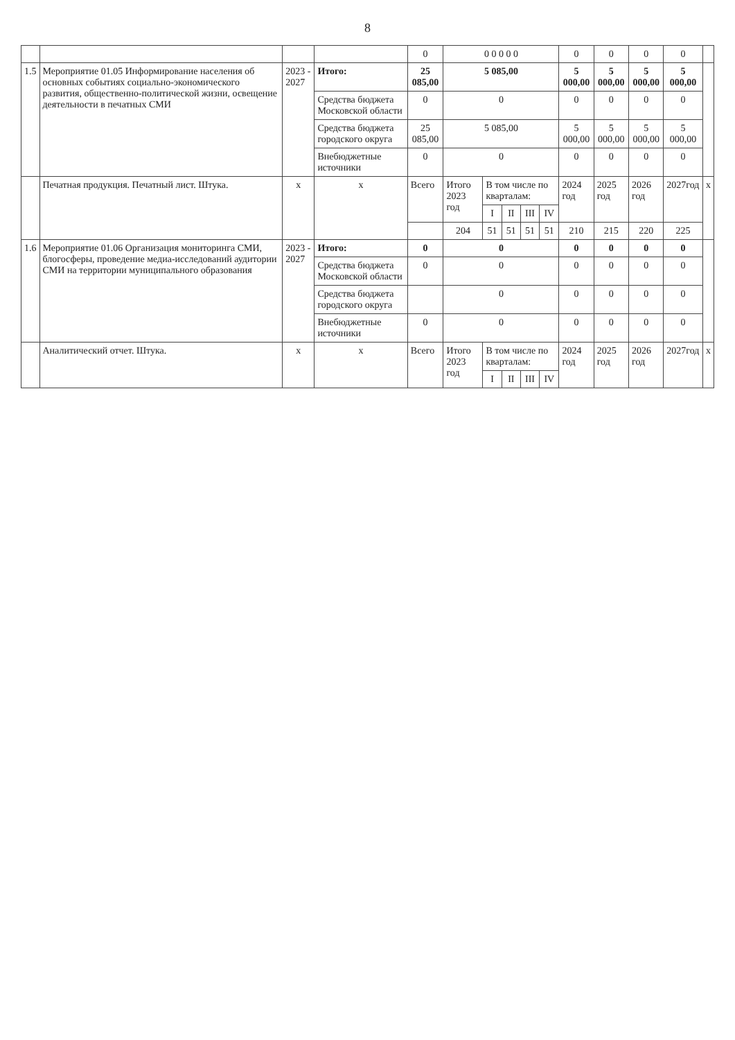8
| | | | | 0 | 0 0 0 0 0 | | | | | 0 | 0 | 0 | 0 | |
| 1.5 | Мероприятие 01.05 Информирование населения об основных событиях социально-экономического развития, общественно-политической жизни, освещение деятельности в печатных СМИ | 2023 - 2027 | Итого: | 25 085,00 | 5 085,00 | | | | | 5 000,00 | 5 000,00 | 5 000,00 | 5 000,00 | |
| | | | Средства бюджета Московской области | 0 | 0 | | | | | 0 | 0 | 0 | 0 | |
| | | | Средства бюджета городского округа | 25 085,00 | 5 085,00 | | | | | 5 000,00 | 5 000,00 | 5 000,00 | 5 000,00 | |
| | | | Внебюджетные источники | 0 | 0 | | | | | 0 | 0 | 0 | 0 | |
| | Печатная продукция. Печатный лист. Штука. | x | x | Всего | Итого 2023 год | В том числе по кварталам: | | | | 2024 год | 2025 год | 2026 год | 2027год | x |
| | | | | | | I | II | III | IV | | | | | |
| | | | | | 204 | 51 | 51 | 51 | 51 | 210 | 215 | 220 | 225 | |
| 1.6 | Мероприятие 01.06 Организация мониторинга СМИ, блогосферы, проведение медиа-исследований аудитории СМИ на территории муниципального образования | 2023 - 2027 | Итого: | 0 | 0 | | | | | 0 | 0 | 0 | 0 | |
| | | | Средства бюджета Московской области | 0 | 0 | | | | | 0 | 0 | 0 | 0 | |
| | | | Средства бюджета городского округа | | 0 | | | | | 0 | 0 | 0 | 0 | |
| | | | Внебюджетные источники | 0 | 0 | | | | | 0 | 0 | 0 | 0 | |
| | Аналитический отчет. Штука. | x | x | Всего | Итого 2023 год | В том числе по кварталам: | | | | 2024 год | 2025 год | 2026 год | 2027год | x |
| | | | | | | I | II | III | IV | | | | | |